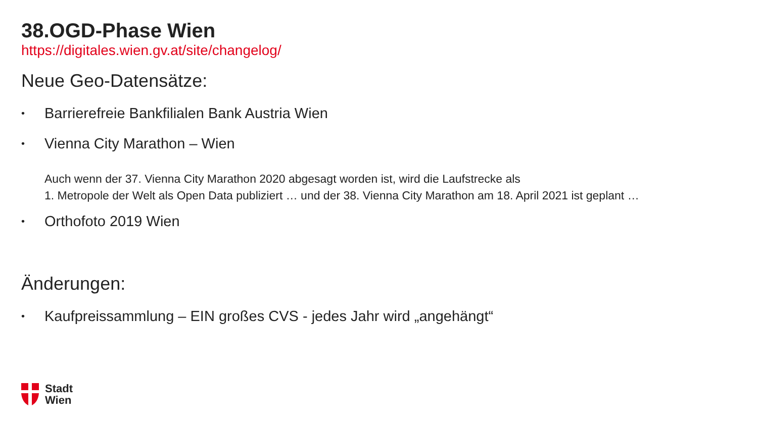38.OGD-Phase Wien
https://digitales.wien.gv.at/site/changelog/
Neue Geo-Datensätze:
• Barrierefreie Bankfilialen Bank Austria Wien
• Vienna City Marathon – Wien
Auch wenn der 37. Vienna City Marathon 2020 abgesagt worden ist, wird die Laufstrecke als
1. Metropole der Welt als Open Data publiziert … und der 38. Vienna City Marathon am 18. April 2021 ist geplant …
• Orthofoto 2019 Wien
Änderungen:
• Kaufpreissammlung – EIN großes CVS - jedes Jahr wird „angehängt“
Stadt
Wien